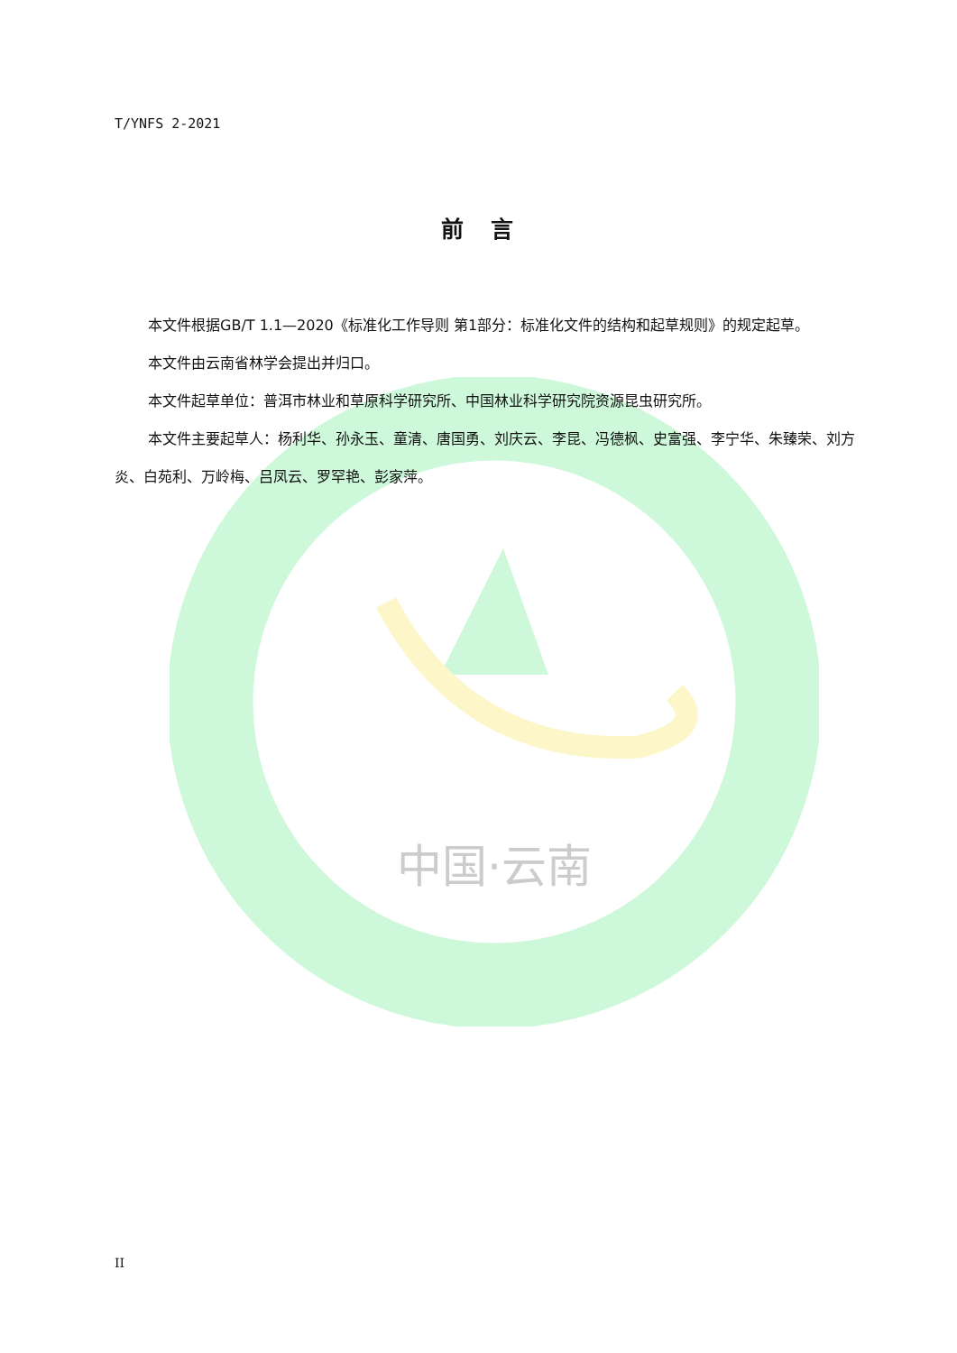中国·云南
T/YNFS 2-2021
前言
本文件根据GB/T 1.1—2020《标准化工作导则 第1部分：标准化文件的结构和起草规则》的规定起草。
本文件由云南省林学会提出并归口。
本文件起草单位：普洱市林业和草原科学研究所、中国林业科学研究院资源昆虫研究所。
本文件主要起草人：杨利华、孙永玉、童清、唐国勇、刘庆云、李昆、冯德枫、史富强、李宁华、朱臻荣、刘方炎、白苑利、万岭梅、吕凤云、罗罕艳、彭家萍。
II